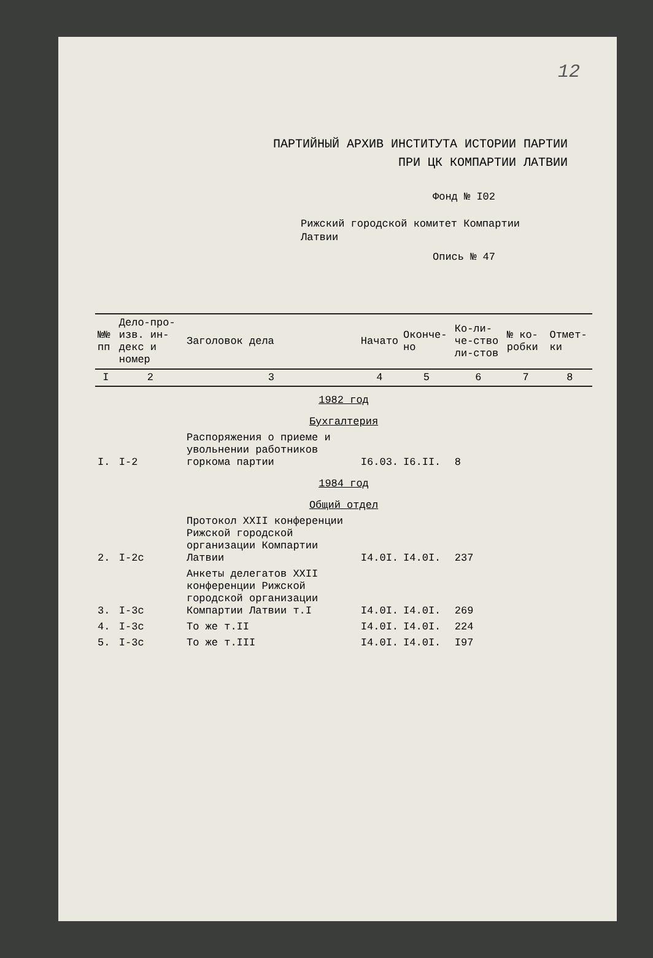12
ПАРТИЙНЫЙ АРХИВ ИНСТИТУТА ИСТОРИИ ПАРТИИ
ПРИ ЦК КОМПАРТИИ ЛАТВИИ
Фонд № I02
Рижский городской комитет Компартии
Латвии
Опись № 47
| №№ пп | Дело-про-изв. ин-декс и номер | Заголовок дела | Начато | Оконче-но | Ко-ли-че-ство ли-стов | № ко-робки | Отмет-ки |
| --- | --- | --- | --- | --- | --- | --- | --- |
| I | 2 | 3 | 4 | 5 | 6 | 7 | 8 |
| 1982 год | | | | | | | |
| Бухгалтерия | | | | | | | |
| I. | I-2 | Распоряжения о приеме и увольнении работников горкома партии | I6.03. | I6.II. | 8 | | |
| 1984 год | | | | | | | |
| Общий отдел | | | | | | | |
| 2. | I-2с | Протокол XXII конференции Рижской городской организации Компартии Латвии | I4.0I. | I4.0I. | 237 | | |
| 3. | I-3с | Анкеты делегатов XXII конференции Рижской городской организации Компартии Латвии т.I | I4.0I. | I4.0I. | 269 | | |
| 4. | I-3с | То же т.II | I4.0I. | I4.0I. | 224 | | |
| 5. | I-3с | То же т.III | I4.0I. | I4.0I. | I97 | | |